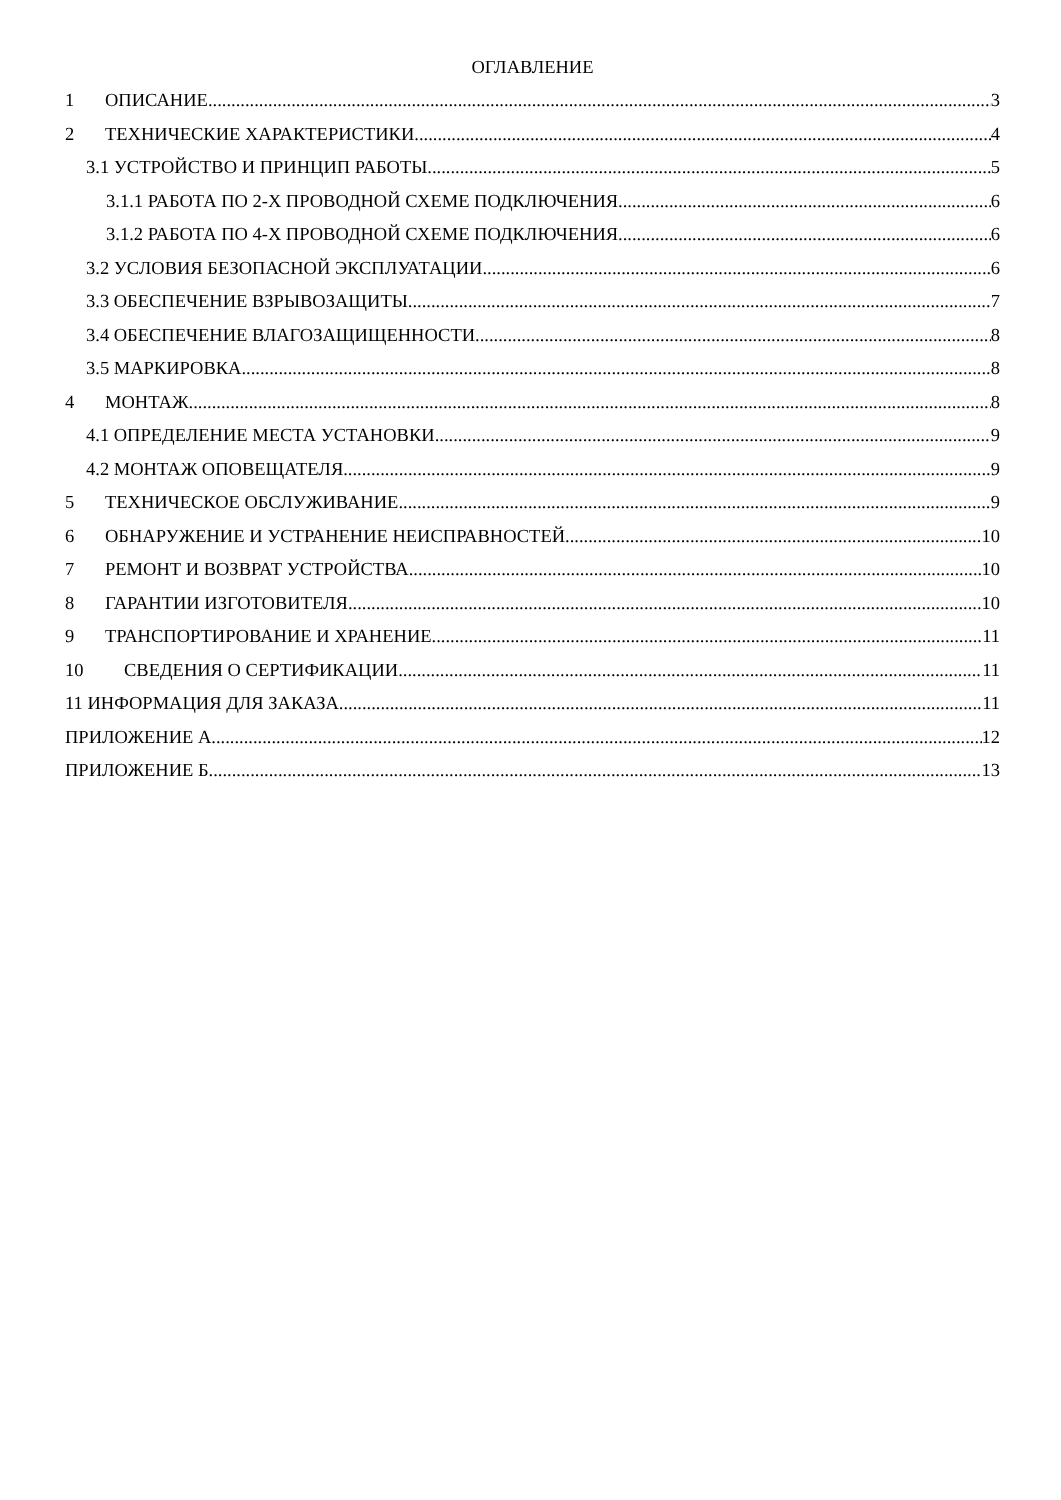ОГЛАВЛЕНИЕ
1 ОПИСАНИЕ 3
2 ТЕХНИЧЕСКИЕ ХАРАКТЕРИСТИКИ 4
3.1 УСТРОЙСТВО И ПРИНЦИП РАБОТЫ 5
3.1.1 РАБОТА ПО 2-Х ПРОВОДНОЙ СХЕМЕ ПОДКЛЮЧЕНИЯ 6
3.1.2 РАБОТА ПО 4-Х ПРОВОДНОЙ СХЕМЕ ПОДКЛЮЧЕНИЯ 6
3.2 УСЛОВИЯ БЕЗОПАСНОЙ ЭКСПЛУАТАЦИИ 6
3.3 ОБЕСПЕЧЕНИЕ ВЗРЫВОЗАЩИТЫ 7
3.4 ОБЕСПЕЧЕНИЕ ВЛАГОЗАЩИЩЕННОСТИ 8
3.5 МАРКИРОВКА 8
4 МОНТАЖ 8
4.1 ОПРЕДЕЛЕНИЕ МЕСТА УСТАНОВКИ 9
4.2 МОНТАЖ ОПОВЕЩАТЕЛЯ 9
5 ТЕХНИЧЕСКОЕ ОБСЛУЖИВАНИЕ 9
6 ОБНАРУЖЕНИЕ И УСТРАНЕНИЕ НЕИСПРАВНОСТЕЙ 10
7 РЕМОНТ И ВОЗВРАТ УСТРОЙСТВА 10
8 ГАРАНТИИ ИЗГОТОВИТЕЛЯ 10
9 ТРАНСПОРТИРОВАНИЕ И ХРАНЕНИЕ 11
10 СВЕДЕНИЯ О СЕРТИФИКАЦИИ 11
11 ИНФОРМАЦИЯ ДЛЯ ЗАКАЗА 11
ПРИЛОЖЕНИЕ А 12
ПРИЛОЖЕНИЕ Б 13